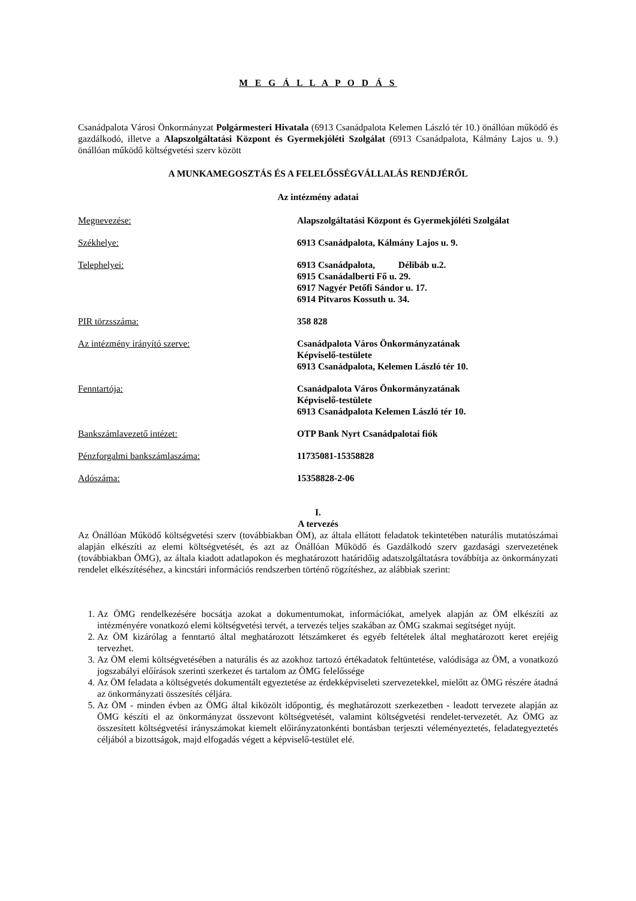M E G Á L L A P O D Á S
Csanádpalota Városi Önkormányzat Polgármesteri Hivatala (6913 Csanádpalota Kelemen László tér 10.) önállóan működő és gazdálkodó, illetve a Alapszolgáltatási Központ és Gyermekjóléti Szolgálat (6913 Csanádpalota, Kálmány Lajos u. 9.) önállóan működő költségvetési szerv között
A MUNKAMEGOSZTÁS ÉS A FELELŐSSÉGVÁLLALÁS RENDJÉRŐL
Az intézmény adatai
| Megnevezése: | Alapszolgáltatási Központ és Gyermekjóléti Szolgálat |
| Székhelye: | 6913 Csanádpalota, Kálmány Lajos u. 9. |
| Telephelyei: | 6913 Csanádpalota, Délibáb u.2. 6915 Csanádalberti Fő u. 29. 6917 Nagyér Petőfi Sándor u. 17. 6914 Pitvaros Kossuth u. 34. |
| PIR törzsszáma: | 358 828 |
| Az intézmény irányító szerve: | Csanádpalota Város Önkormányzatának Képviselő-testülete 6913 Csanádpalota, Kelemen László tér 10. |
| Fenntartója: | Csanádpalota Város Önkormányzatának Képviselő-testülete 6913 Csanádpalota Kelemen László tér 10. |
| Bankszámlavezető intézet: | OTP Bank Nyrt Csanádpalotai fiók |
| Pénzforgalmi bankszámlaszáma: | 11735081-15358828 |
| Adószáma: | 15358828-2-06 |
I.
A tervezés
Az Önállóan Működő költségvetési szerv (továbbiakban ÖM), az általa ellátott feladatok tekintetében naturális mutatószámai alapján elkészíti az elemi költségvetését, és azt az Önállóan Működő és Gazdálkodó szerv gazdasági szervezetének (továbbiakban ÖMG), az általa kiadott adatlapokon és meghatározott határidőig adatszolgáltatásra továbbítja az önkormányzati rendelet elkészítéséhez, a kincstári információs rendszerben történő rögzítéshez, az alábbiak szerint:
1. Az ÖMG rendelkezésére bocsátja azokat a dokumentumokat, információkat, amelyek alapján az ÖM elkészíti az intézményére vonatkozó elemi költségvetési tervét, a tervezés teljes szakában az ÖMG szakmai segítséget nyújt.
2. Az ÖM kizárólag a fenntartó által meghatározott létszámkeret és egyéb feltételek által meghatározott keret erejéig tervezhet.
3. Az ÖM elemi költségvetésében a naturális és az azokhoz tartozó értékadatok feltüntetése, valódisága az ÖM, a vonatkozó jogszabályi előírások szerinti szerkezet és tartalom az ÖMG felelőssége
4. Az ÖM feladata a költségvetés dokumentált egyeztetése az érdekképviseleti szervezetekkel, mielőtt az ÖMG részére átadná az önkormányzati összesítés céljára.
5. Az ÖM - minden évben az ÖMG által kiközölt időpontig, és meghatározott szerkezetben - leadott tervezete alapján az ÖMG készíti el az önkormányzat összevont költségvetését, valamint költségvetési rendelet-tervezetét. Az ÖMG az összesített költségvetési irányszámokat kiemelt előirányzatonkénti bontásban terjeszti véleményeztetés, feladategyeztetés céljából a bizottságok, majd elfogadás végett a képviselő-testület elé.